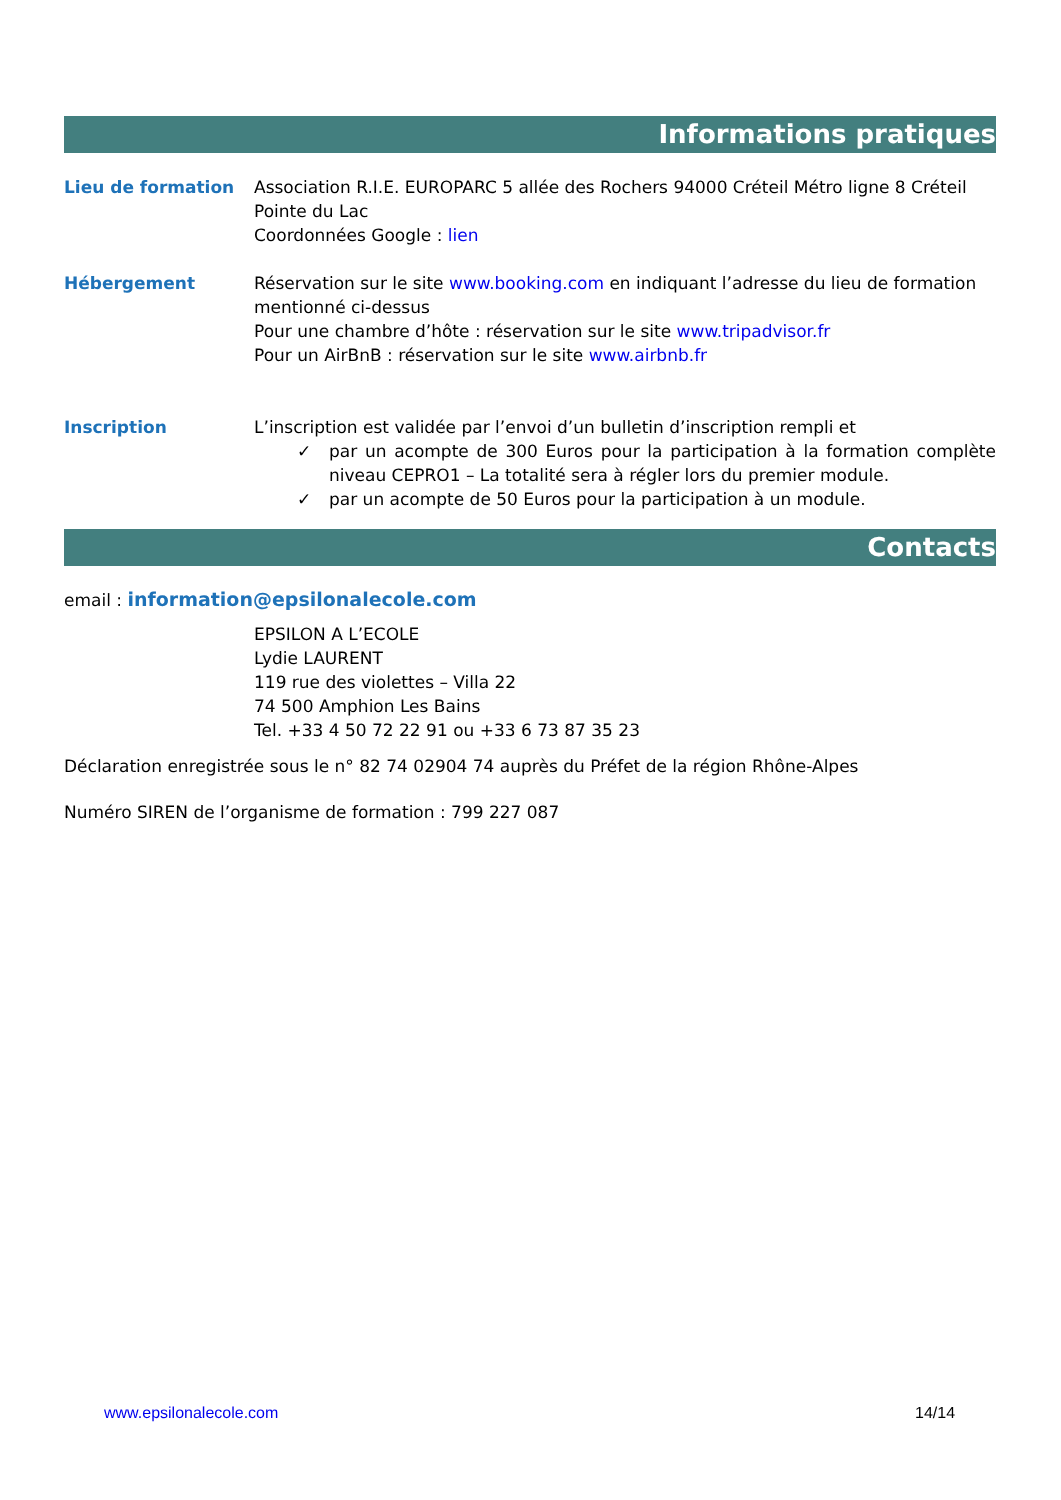Informations pratiques
Lieu de formation Association R.I.E. EUROPARC 5 allée des Rochers 94000 Créteil Métro ligne 8 Créteil Pointe du Lac
Coordonnées Google : lien
Hébergement Réservation sur le site www.booking.com en indiquant l’adresse du lieu de formation mentionné ci-dessus
Pour une chambre d’hôte : réservation sur le site www.tripadvisor.fr
Pour un AirBnB : réservation sur le site www.airbnb.fr
Inscription L’inscription est validée par l’envoi d’un bulletin d’inscription rempli et
✓ par un acompte de 300 Euros pour la participation à la formation complète niveau CEPRO1 – La totalité sera à régler lors du premier module.
✓ par un acompte de 50 Euros pour la participation à un module.
Contacts
email : information@epsilonalecole.com
EPSILON A L’ECOLE
Lydie LAURENT
119 rue des violettes – Villa 22
74 500 Amphion Les Bains
Tel. +33 4 50 72 22 91 ou +33 6 73 87 35 23
Déclaration enregistrée sous le n° 82 74 02904 74 auprès du Préfet de la région Rhône-Alpes
Numéro SIREN de l’organisme de formation : 799 227 087
www.epsilonalecole.com 14/14